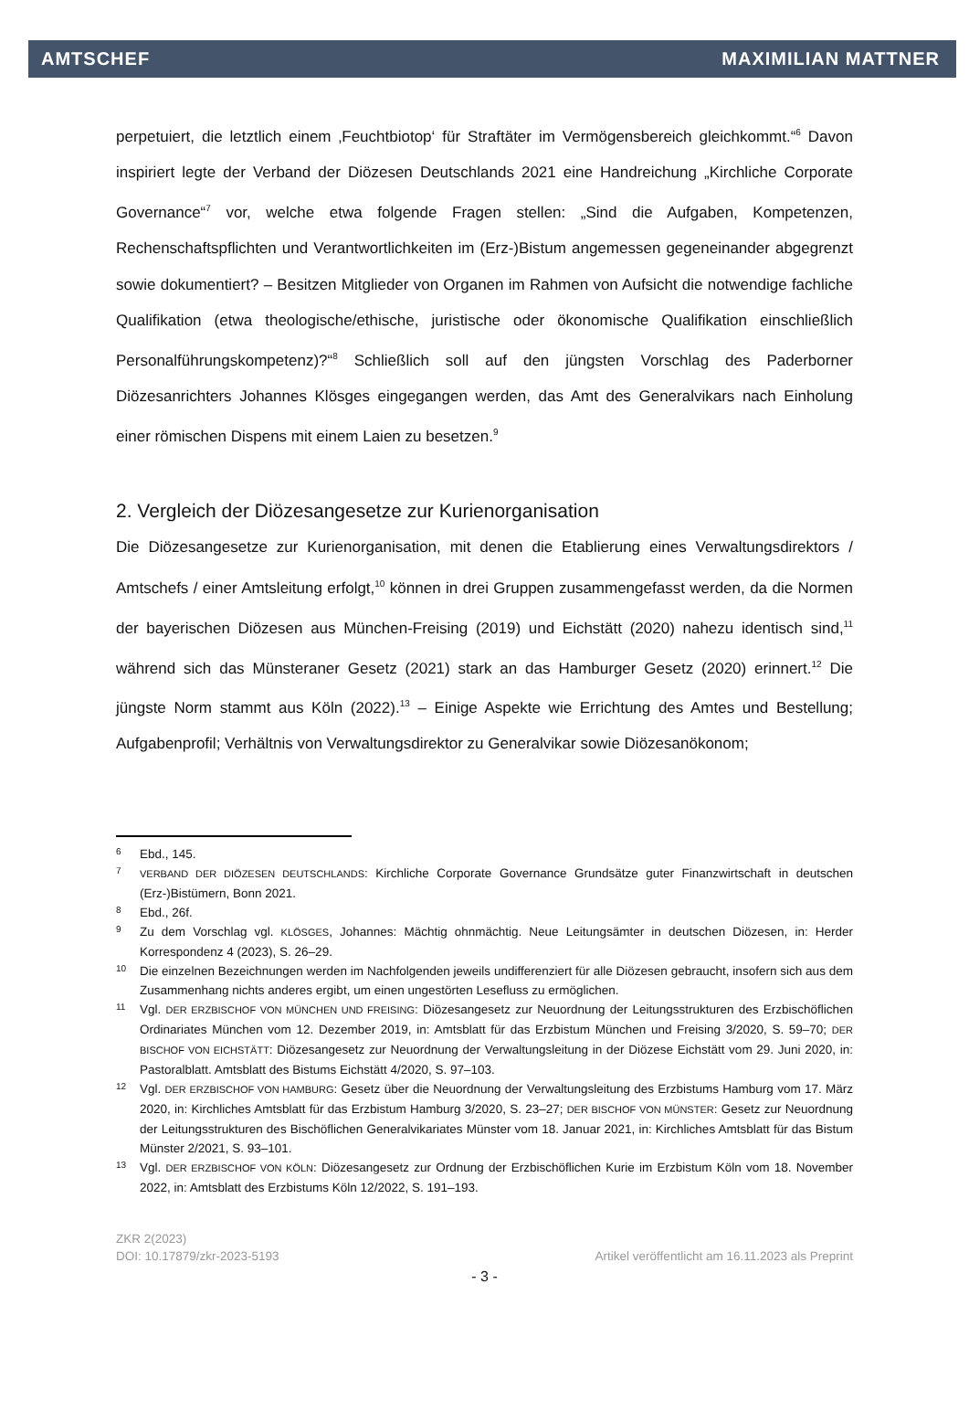AMTSCHEF MAXIMILIAN MATTNER
perpetuiert, die letztlich einem ‚Feuchtbiotop‘ für Straftäter im Vermögensbereich gleichkommt.“<sup>6</sup> Davon inspiriert legte der Verband der Diözesen Deutschlands 2021 eine Handreichung „Kirchliche Corporate Governance“<sup>7</sup> vor, welche etwa folgende Fragen stellen: „Sind die Aufgaben, Kompetenzen, Rechenschaftspflichten und Verantwortlichkeiten im (Erz-)Bistum angemessen gegeneinander abgegrenzt sowie dokumentiert? – Besitzen Mitglieder von Organen im Rahmen von Aufsicht die notwendige fachliche Qualifikation (etwa theologische/ethische, juristische oder ökonomische Qualifikation einschließlich Personalführungskompetenz)?“<sup>8</sup> Schließlich soll auf den jüngsten Vorschlag des Paderborner Diözesanrichters Johannes Klösges eingegangen werden, das Amt des Generalvikars nach Einholung einer römischen Dispens mit einem Laien zu besetzen.<sup>9</sup>
2. Vergleich der Diözesangesetze zur Kurienorganisation
Die Diözesangesetze zur Kurienorganisation, mit denen die Etablierung eines Verwaltungsdirektors / Amtschefs / einer Amtsleitung erfolgt,<sup>10</sup> können in drei Gruppen zusammengefasst werden, da die Normen der bayerischen Diözesen aus München-Freising (2019) und Eichstätt (2020) nahezu identisch sind,<sup>11</sup> während sich das Münsteraner Gesetz (2021) stark an das Hamburger Gesetz (2020) erinnert.<sup>12</sup> Die jüngste Norm stammt aus Köln (2022).<sup>13</sup> – Einige Aspekte wie Errichtung des Amtes und Bestellung; Aufgabenprofil; Verhältnis von Verwaltungsdirektor zu Generalvikar sowie Diözesanökonom;
6 Ebd., 145.
7 VERBAND DER DIÖZESEN DEUTSCHLANDS: Kirchliche Corporate Governance Grundsätze guter Finanzwirtschaft in deutschen (Erz-)Bistümern, Bonn 2021.
8 Ebd., 26f.
9 Zu dem Vorschlag vgl. KLÖSGES, Johannes: Mächtig ohnmächtig. Neue Leitungsämter in deutschen Diözesen, in: Herder Korrespondenz 4 (2023), S. 26–29.
10 Die einzelnen Bezeichnungen werden im Nachfolgenden jeweils undifferenziert für alle Diözesen gebraucht, insofern sich aus dem Zusammenhang nichts anderes ergibt, um einen ungestörten Lesefluss zu ermöglichen.
11 Vgl. DER ERZBISCHOF VON MÜNCHEN UND FREISING: Diözesangesetz zur Neuordnung der Leitungsstrukturen des Erzbischöflichen Ordinariates München vom 12. Dezember 2019, in: Amtsblatt für das Erzbistum München und Freising 3/2020, S. 59–70; DER BISCHOF VON EICHSTÄTT: Diözesangesetz zur Neuordnung der Verwaltungsleitung in der Diözese Eichstätt vom 29. Juni 2020, in: Pastoralblatt. Amtsblatt des Bistums Eichstätt 4/2020, S. 97–103.
12 Vgl. DER ERZBISCHOF VON HAMBURG: Gesetz über die Neuordnung der Verwaltungsleitung des Erzbistums Hamburg vom 17. März 2020, in: Kirchliches Amtsblatt für das Erzbistum Hamburg 3/2020, S. 23–27; DER BISCHOF VON MÜNSTER: Gesetz zur Neuordnung der Leitungsstrukturen des Bischöflichen Generalvikariates Münster vom 18. Januar 2021, in: Kirchliches Amtsblatt für das Bistum Münster 2/2021, S. 93–101.
13 Vgl. DER ERZBISCHOF VON KÖLN: Diözesangesetz zur Ordnung der Erzbischöflichen Kurie im Erzbistum Köln vom 18. November 2022, in: Amtsblatt des Erzbistums Köln 12/2022, S. 191–193.
ZKR 2(2023)
DOI: 10.17879/zkr-2023-5193 Artikel veröffentlicht am 16.11.2023 als Preprint
- 3 -